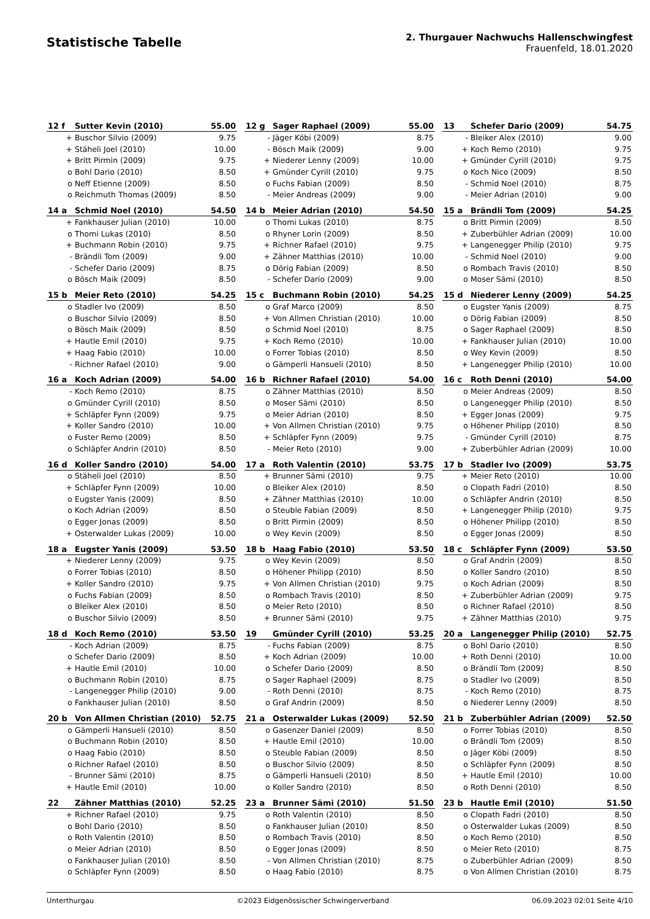Statistische Tabelle
2. Thurgauer Nachwuchs Hallenschwingfest
Frauenfeld, 18.01.2020
| 12 f | Sutter Kevin (2010) | 55.00 |
| --- | --- | --- |
| + | Buschor Silvio (2009) | 9.75 |
| + | Stäheli Joel (2010) | 10.00 |
| + | Britt Pirmin (2009) | 9.75 |
| o | Bohl Dario (2010) | 8.50 |
| o | Neff Etienne (2009) | 8.50 |
| o | Reichmuth Thomas (2009) | 8.50 |
| 12 g | Sager Raphael (2009) | 55.00 |
| --- | --- | --- |
| - | Jäger Köbi (2009) | 8.75 |
| - | Bösch Maik (2009) | 9.00 |
| + | Niederer Lenny (2009) | 10.00 |
| + | Gmünder Cyrill (2010) | 9.75 |
| o | Fuchs Fabian (2009) | 8.50 |
| - | Meier Andreas (2009) | 9.00 |
| 13 | Schefer Dario (2009) | 54.75 |
| --- | --- | --- |
| - | Bleiker Alex (2010) | 9.00 |
| + | Koch Remo (2010) | 9.75 |
| + | Gmünder Cyrill (2010) | 9.75 |
| o | Koch Nico (2009) | 8.50 |
| - | Schmid Noel (2010) | 8.75 |
| - | Meier Adrian (2010) | 9.00 |
| 14 a | Schmid Noel (2010) | 54.50 |
| --- | --- | --- |
| + | Fankhauser Julian (2010) | 10.00 |
| o | Thomi Lukas (2010) | 8.50 |
| + | Buchmann Robin (2010) | 9.75 |
| - | Brändli Tom (2009) | 9.00 |
| - | Schefer Dario (2009) | 8.75 |
| o | Bösch Maik (2009) | 8.50 |
| 14 b | Meier Adrian (2010) | 54.50 |
| --- | --- | --- |
| o | Thomi Lukas (2010) | 8.75 |
| o | Rhyner Lorin (2009) | 8.50 |
| + | Richner Rafael (2010) | 9.75 |
| + | Zähner Matthias (2010) | 10.00 |
| o | Dörig Fabian (2009) | 8.50 |
| - | Schefer Dario (2009) | 9.00 |
| 15 a | Brändli Tom (2009) | 54.25 |
| --- | --- | --- |
| o | Britt Pirmin (2009) | 8.50 |
| + | Zuberbühler Adrian (2009) | 10.00 |
| + | Langenegger Philip (2010) | 9.75 |
| - | Schmid Noel (2010) | 9.00 |
| o | Rombach Travis (2010) | 8.50 |
| o | Moser Sämi (2010) | 8.50 |
| 15 b | Meier Reto (2010) | 54.25 |
| --- | --- | --- |
| o | Stadler Ivo (2009) | 8.50 |
| o | Buschor Silvio (2009) | 8.50 |
| o | Bösch Maik (2009) | 8.50 |
| + | Hautle Emil (2010) | 9.75 |
| + | Haag Fabio (2010) | 10.00 |
| - | Richner Rafael (2010) | 9.00 |
| 15 c | Buchmann Robin (2010) | 54.25 |
| --- | --- | --- |
| o | Graf Marco (2009) | 8.50 |
| + | Von Allmen Christian (2010) | 10.00 |
| o | Schmid Noel (2010) | 8.75 |
| + | Koch Remo (2010) | 10.00 |
| o | Forrer Tobias (2010) | 8.50 |
| o | Gämperli Hansueli (2010) | 8.50 |
| 15 d | Niederer Lenny (2009) | 54.25 |
| --- | --- | --- |
| o | Eugster Yanis (2009) | 8.75 |
| o | Dörig Fabian (2009) | 8.50 |
| o | Sager Raphael (2009) | 8.50 |
| + | Fankhauser Julian (2010) | 10.00 |
| o | Wey Kevin (2009) | 8.50 |
| + | Langenegger Philip (2010) | 10.00 |
| 16 a | Koch Adrian (2009) | 54.00 |
| --- | --- | --- |
| - | Koch Remo (2010) | 8.75 |
| o | Gmünder Cyrill (2010) | 8.50 |
| + | Schläpfer Fynn (2009) | 9.75 |
| + | Koller Sandro (2010) | 10.00 |
| o | Fuster Remo (2009) | 8.50 |
| o | Schläpfer Andrin (2010) | 8.50 |
| 16 b | Richner Rafael (2010) | 54.00 |
| --- | --- | --- |
| o | Zähner Matthias (2010) | 8.50 |
| o | Moser Sämi (2010) | 8.50 |
| o | Meier Adrian (2010) | 8.50 |
| + | Von Allmen Christian (2010) | 9.75 |
| + | Schläpfer Fynn (2009) | 9.75 |
| - | Meier Reto (2010) | 9.00 |
| 16 c | Roth Denni (2010) | 54.00 |
| --- | --- | --- |
| o | Meier Andreas (2009) | 8.50 |
| o | Langenegger Philip (2010) | 8.50 |
| + | Egger Jonas (2009) | 9.75 |
| o | Höhener Philipp (2010) | 8.50 |
| - | Gmünder Cyrill (2010) | 8.75 |
| + | Zuberbühler Adrian (2009) | 10.00 |
| 16 d | Koller Sandro (2010) | 54.00 |
| --- | --- | --- |
| o | Stäheli Joel (2010) | 8.50 |
| + | Schläpfer Fynn (2009) | 10.00 |
| o | Eugster Yanis (2009) | 8.50 |
| o | Koch Adrian (2009) | 8.50 |
| o | Egger Jonas (2009) | 8.50 |
| + | Osterwalder Lukas (2009) | 10.00 |
| 17 a | Roth Valentin (2010) | 53.75 |
| --- | --- | --- |
| + | Brunner Sämi (2010) | 9.75 |
| o | Bleiker Alex (2010) | 8.50 |
| + | Zähner Matthias (2010) | 10.00 |
| o | Steuble Fabian (2009) | 8.50 |
| o | Britt Pirmin (2009) | 8.50 |
| o | Wey Kevin (2009) | 8.50 |
| 17 b | Stadler Ivo (2009) | 53.75 |
| --- | --- | --- |
| + | Meier Reto (2010) | 10.00 |
| o | Clopath Fadri (2010) | 8.50 |
| o | Schläpfer Andrin (2010) | 8.50 |
| + | Langenegger Philip (2010) | 9.75 |
| o | Höhener Philipp (2010) | 8.50 |
| o | Egger Jonas (2009) | 8.50 |
| 18 a | Eugster Yanis (2009) | 53.50 |
| --- | --- | --- |
| + | Niederer Lenny (2009) | 9.75 |
| o | Forrer Tobias (2010) | 8.50 |
| + | Koller Sandro (2010) | 9.75 |
| o | Fuchs Fabian (2009) | 8.50 |
| o | Bleiker Alex (2010) | 8.50 |
| o | Buschor Silvio (2009) | 8.50 |
| 18 b | Haag Fabio (2010) | 53.50 |
| --- | --- | --- |
| o | Wey Kevin (2009) | 8.50 |
| o | Höhener Philipp (2010) | 8.50 |
| + | Von Allmen Christian (2010) | 9.75 |
| o | Rombach Travis (2010) | 8.50 |
| o | Meier Reto (2010) | 8.50 |
| + | Brunner Sämi (2010) | 9.75 |
| 18 c | Schläpfer Fynn (2009) | 53.50 |
| --- | --- | --- |
| o | Graf Andrin (2009) | 8.50 |
| o | Koller Sandro (2010) | 8.50 |
| o | Koch Adrian (2009) | 8.50 |
| + | Zuberbühler Adrian (2009) | 9.75 |
| o | Richner Rafael (2010) | 8.50 |
| + | Zähner Matthias (2010) | 9.75 |
| 18 d | Koch Remo (2010) | 53.50 |
| --- | --- | --- |
| - | Koch Adrian (2009) | 8.75 |
| o | Schefer Dario (2009) | 8.50 |
| + | Hautle Emil (2010) | 10.00 |
| o | Buchmann Robin (2010) | 8.75 |
| - | Langenegger Philip (2010) | 9.00 |
| o | Fankhauser Julian (2010) | 8.50 |
| 19 | Gmünder Cyrill (2010) | 53.25 |
| --- | --- | --- |
| - | Fuchs Fabian (2009) | 8.75 |
| + | Koch Adrian (2009) | 10.00 |
| o | Schefer Dario (2009) | 8.50 |
| o | Sager Raphael (2009) | 8.75 |
| - | Roth Denni (2010) | 8.75 |
| o | Graf Andrin (2009) | 8.50 |
| 20 a | Langenegger Philip (2010) | 52.75 |
| --- | --- | --- |
| o | Bohl Dario (2010) | 8.50 |
| + | Roth Denni (2010) | 10.00 |
| o | Brändli Tom (2009) | 8.50 |
| o | Stadler Ivo (2009) | 8.50 |
| - | Koch Remo (2010) | 8.75 |
| o | Niederer Lenny (2009) | 8.50 |
| 20 b | Von Allmen Christian (2010) | 52.75 |
| --- | --- | --- |
| o | Gämperli Hansueli (2010) | 8.50 |
| o | Buchmann Robin (2010) | 8.50 |
| o | Haag Fabio (2010) | 8.50 |
| o | Richner Rafael (2010) | 8.50 |
| - | Brunner Sämi (2010) | 8.75 |
| + | Hautle Emil (2010) | 10.00 |
| 21 a | Osterwalder Lukas (2009) | 52.50 |
| --- | --- | --- |
| o | Gasenzer Daniel (2009) | 8.50 |
| + | Hautle Emil (2010) | 10.00 |
| o | Steuble Fabian (2009) | 8.50 |
| o | Buschor Silvio (2009) | 8.50 |
| o | Gämperli Hansueli (2010) | 8.50 |
| o | Koller Sandro (2010) | 8.50 |
| 21 b | Zuberbühler Adrian (2009) | 52.50 |
| --- | --- | --- |
| o | Forrer Tobias (2010) | 8.50 |
| o | Brändli Tom (2009) | 8.50 |
| o | Jäger Köbi (2009) | 8.50 |
| o | Schläpfer Fynn (2009) | 8.50 |
| + | Hautle Emil (2010) | 10.00 |
| o | Roth Denni (2010) | 8.50 |
| 22 | Zähner Matthias (2010) | 52.25 |
| --- | --- | --- |
| + | Richner Rafael (2010) | 9.75 |
| o | Bohl Dario (2010) | 8.50 |
| o | Roth Valentin (2010) | 8.50 |
| o | Meier Adrian (2010) | 8.50 |
| o | Fankhauser Julian (2010) | 8.50 |
| o | Schläpfer Fynn (2009) | 8.50 |
| 23 a | Brunner Sämi (2010) | 51.50 |
| --- | --- | --- |
| o | Roth Valentin (2010) | 8.50 |
| o | Fankhauser Julian (2010) | 8.50 |
| o | Rombach Travis (2010) | 8.50 |
| o | Egger Jonas (2009) | 8.50 |
| - | Von Allmen Christian (2010) | 8.75 |
| o | Haag Fabio (2010) | 8.75 |
| 23 b | Hautle Emil (2010) | 51.50 |
| --- | --- | --- |
| o | Clopath Fadri (2010) | 8.50 |
| o | Osterwalder Lukas (2009) | 8.50 |
| o | Koch Remo (2010) | 8.50 |
| o | Meier Reto (2010) | 8.75 |
| o | Zuberbühler Adrian (2009) | 8.50 |
| o | Von Allmen Christian (2010) | 8.75 |
Unterthurgau ©2023 Eidgenössischer Schwingerverband 06.09.2023 02:01 Seite 4/10